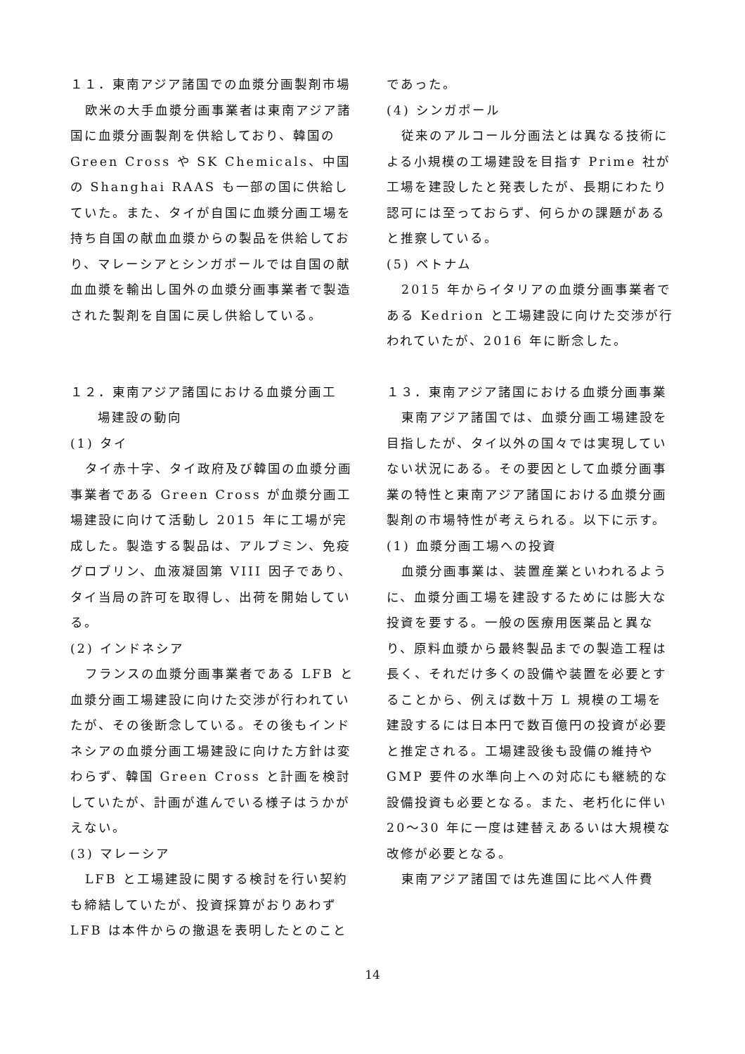１１．東南アジア諸国での血漿分画製剤市場
欧米の大手血漿分画事業者は東南アジア諸国に血漿分画製剤を供給しており、韓国の Green Cross や SK Chemicals、中国の Shanghai RAAS も一部の国に供給していた。また、タイが自国に血漿分画工場を持ち自国の献血血漿からの製品を供給しており、マレーシアとシンガポールでは自国の献血血漿を輸出し国外の血漿分画事業者で製造された製剤を自国に戻し供給している。
であった。
(4) シンガポール
従来のアルコール分画法とは異なる技術による小規模の工場建設を目指す Prime 社が工場を建設したと発表したが、長期にわたり認可には至っておらず、何らかの課題があると推察している。
(5) ベトナム
2015 年からイタリアの血漿分画事業者である Kedrion と工場建設に向けた交渉が行われていたが、2016 年に断念した。
１２．東南アジア諸国における血漿分画工
場建設の動向
(1) タイ
タイ赤十字、タイ政府及び韓国の血漿分画事業者である Green Cross が血漿分画工場建設に向けて活動し 2015 年に工場が完成した。製造する製品は、アルブミン、免疫グロブリン、血液凝固第 VIII 因子であり、タイ当局の許可を取得し、出荷を開始している。
(2) インドネシア
フランスの血漿分画事業者である LFB と血漿分画工場建設に向けた交渉が行われていたが、その後断念している。その後もインドネシアの血漿分画工場建設に向けた方針は変わらず、韓国 Green Cross と計画を検討していたが、計画が進んでいる様子はうかがえない。
(3) マレーシア
LFB と工場建設に関する検討を行い契約も締結していたが、投資採算がおりあわず LFB は本件からの撤退を表明したとのこと
１３．東南アジア諸国における血漿分画事業
東南アジア諸国では、血漿分画工場建設を目指したが、タイ以外の国々では実現していない状況にある。その要因として血漿分画事業の特性と東南アジア諸国における血漿分画製剤の市場特性が考えられる。以下に示す。
(1) 血漿分画工場への投資
血漿分画事業は、装置産業といわれるように、血漿分画工場を建設するためには膨大な投資を要する。一般の医療用医薬品と異なり、原料血漿から最終製品までの製造工程は長く、それだけ多くの設備や装置を必要とすることから、例えば数十万 L 規模の工場を建設するには日本円で数百億円の投資が必要と推定される。工場建設後も設備の維持や GMP 要件の水準向上への対応にも継続的な設備投資も必要となる。また、老朽化に伴い 20～30 年に一度は建替えあるいは大規模な改修が必要となる。
東南アジア諸国では先進国に比べ人件費
14